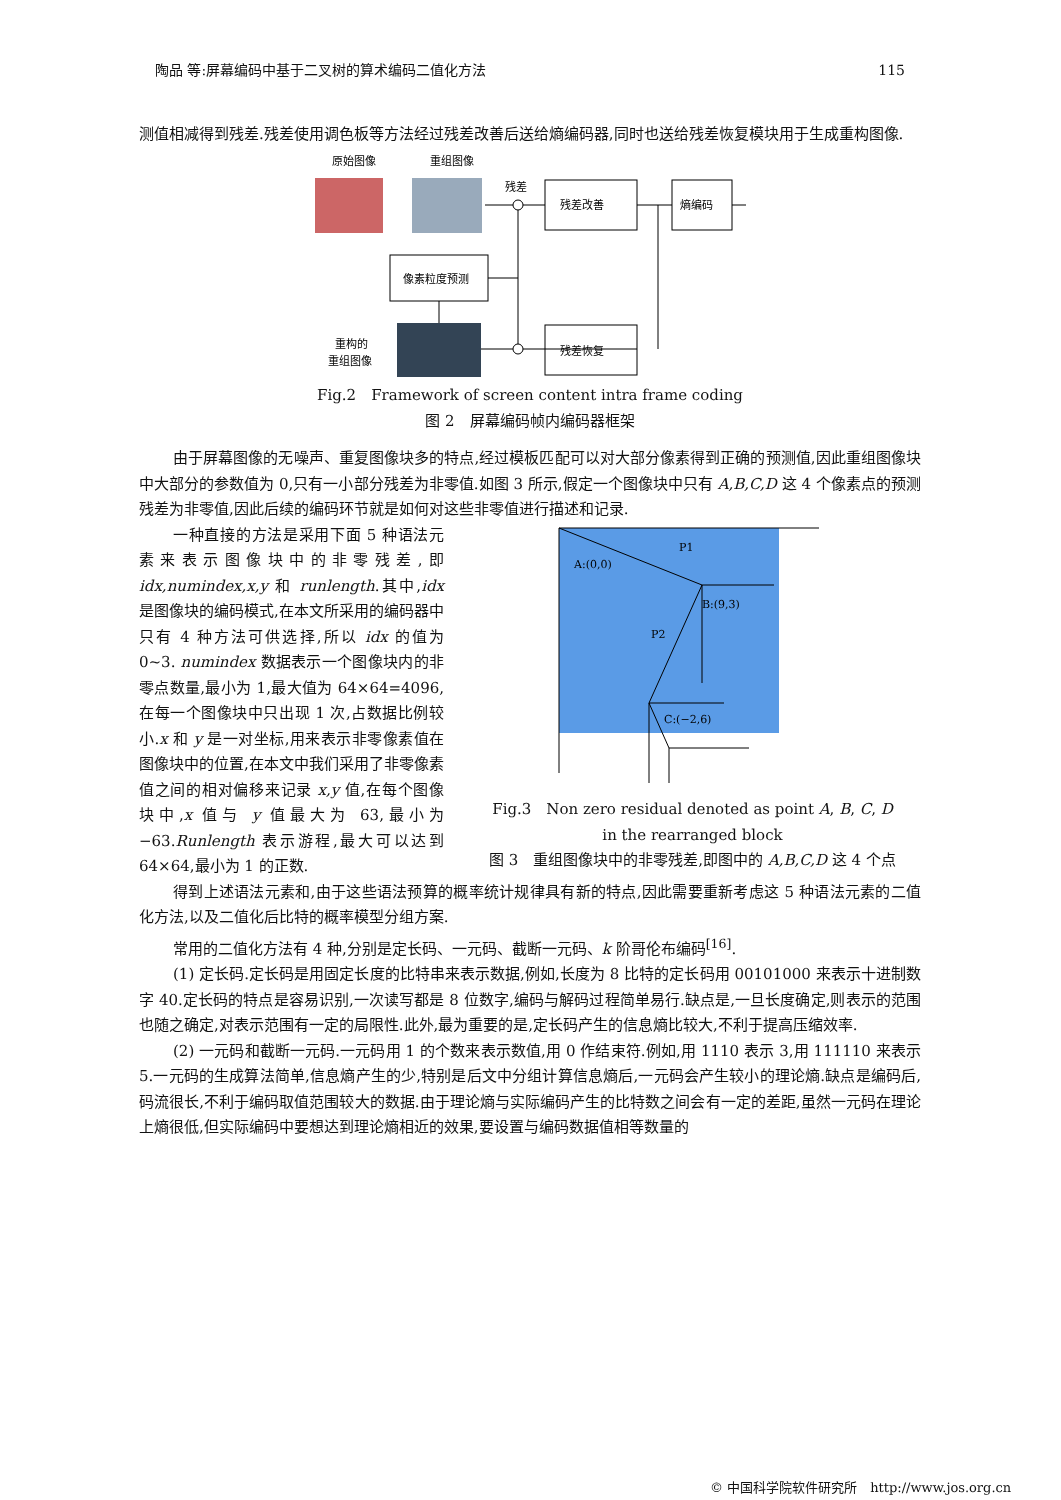陶品 等:屏幕编码中基于二叉树的算术编码二值化方法 115
测值相减得到残差.残差使用调色板等方法经过残差改善后送给熵编码器,同时也送给残差恢复模块用于生成重构图像.
原始图像
重组图像
残差
残差改善
熵编码
像素粒度预测
重构的
重组图像
残差恢复
Fig.2　Framework of screen content intra frame coding
图 2　屏幕编码帧内编码器框架
由于屏幕图像的无噪声、重复图像块多的特点,经过模板匹配可以对大部分像素得到正确的预测值,因此重组图像块中大部分的参数值为 0,只有一小部分残差为非零值.如图 3 所示,假定一个图像块中只有 A,B,C,D 这 4 个像素点的预测残差为非零值,因此后续的编码环节就是如何对这些非零值进行描述和记录.
一种直接的方法是采用下面 5 种语法元素来表示图像块中的非零残差,即 idx,numindex,x,y 和 runlength.其中,idx 是图像块的编码模式,在本文所采用的编码器中只有 4 种方法可供选择,所以 idx 的值为 0~3. numindex 数据表示一个图像块内的非零点数量,最小为 1,最大值为 64×64=4096,在每一个图像块中只出现 1 次,占数据比例较小.x 和 y 是一对坐标,用来表示非零像素值在图像块中的位置,在本文中我们采用了非零像素值之间的相对偏移来记录 x,y 值,在每个图像块中,x 值与 y 值最大为 63,最小为 −63.Runlength 表示游程,最大可以达到 64×64,最小为 1 的正数.
A:(0,0)
P1
B:(9,3)
P2
C:(−2,6)
Fig.3　Non zero residual denoted as point A, B, C, D
in the rearranged block
图 3　重组图像块中的非零残差,即图中的 A,B,C,D 这 4 个点
P3 D:(1,4)
得到上述语法元素和,由于这些语法预算的概率统计规律具有新的特点,因此需要重新考虑这 5 种语法元素的二值化方法,以及二值化后比特的概率模型分组方案.
常用的二值化方法有 4 种,分别是定长码、一元码、截断一元码、k 阶哥伦布编码<sup>[16]</sup>.
(1) 定长码.定长码是用固定长度的比特串来表示数据,例如,长度为 8 比特的定长码用 00101000 来表示十进制数字 40.定长码的特点是容易识别,一次读写都是 8 位数字,编码与解码过程简单易行.缺点是,一旦长度确定,则表示的范围也随之确定,对表示范围有一定的局限性.此外,最为重要的是,定长码产生的信息熵比较大,不利于提高压缩效率.
(2) 一元码和截断一元码.一元码用 1 的个数来表示数值,用 0 作结束符.例如,用 1110 表示 3,用 111110 来表示 5.一元码的生成算法简单,信息熵产生的少,特别是后文中分组计算信息熵后,一元码会产生较小的理论熵.缺点是编码后,码流很长,不利于编码取值范围较大的数据.由于理论熵与实际编码产生的比特数之间会有一定的差距,虽然一元码在理论上熵很低,但实际编码中要想达到理论熵相近的效果,要设置与编码数据值相等数量的
© 中国科学院软件研究所　http://www.jos.org.cn